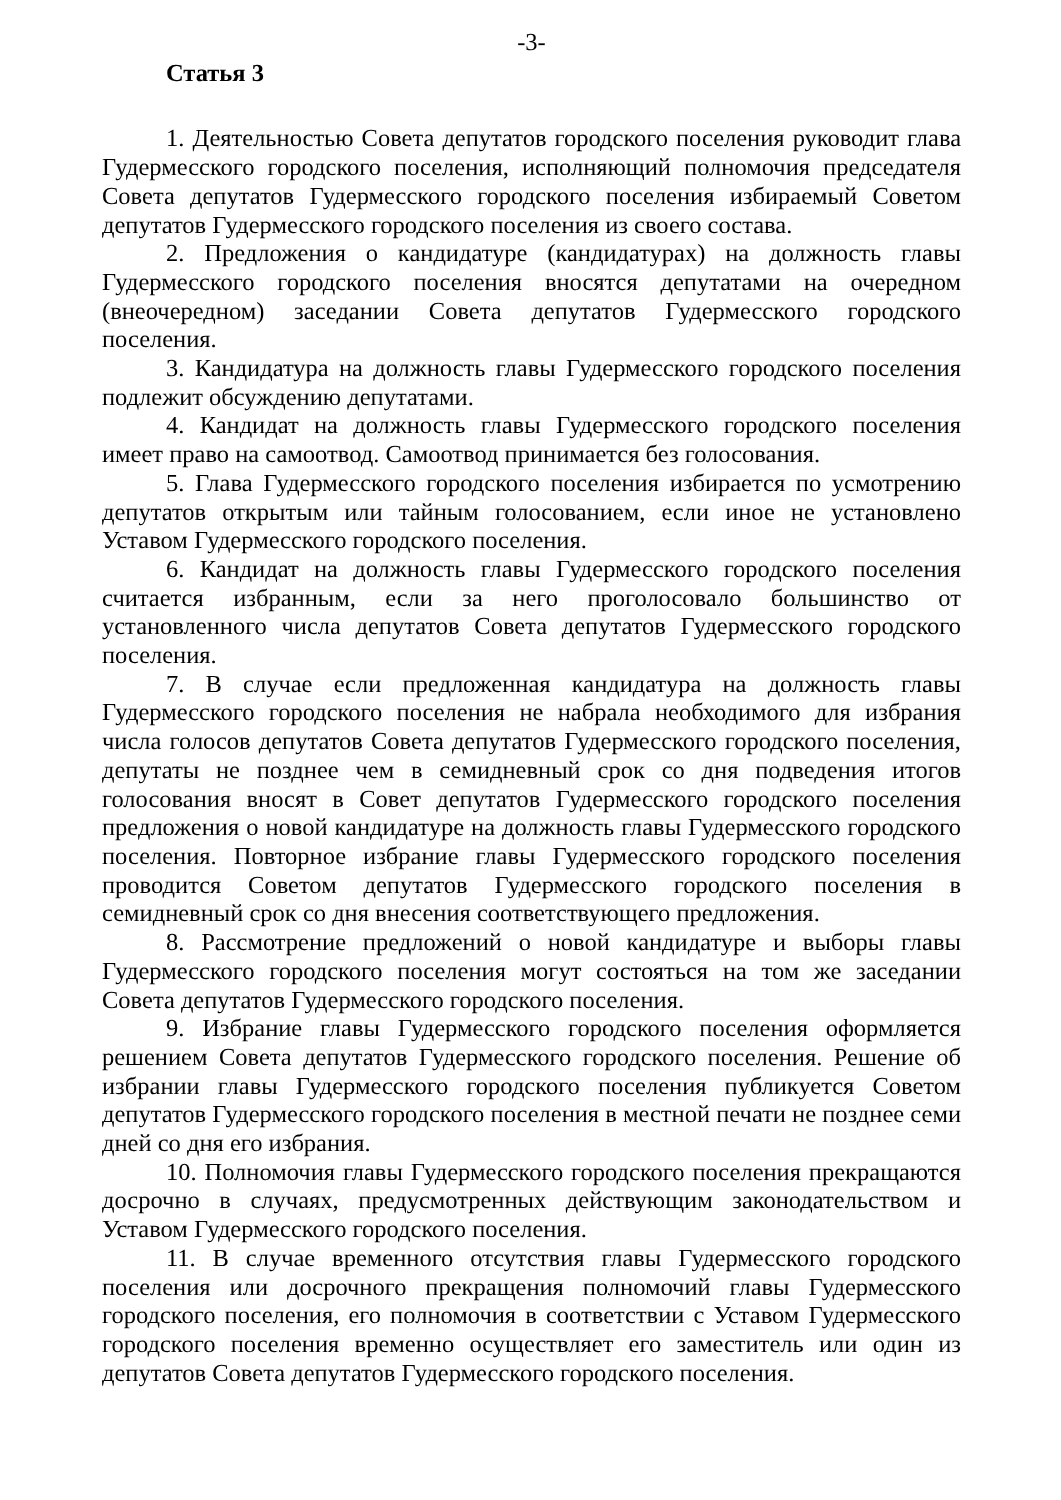-3-
Статья 3
1. Деятельностью Совета депутатов городского поселения руководит глава Гудермесского городского поселения, исполняющий полномочия председателя Совета депутатов Гудермесского городского поселения избираемый Советом депутатов Гудермесского городского поселения из своего состава.
2. Предложения о кандидатуре (кандидатурах) на должность главы Гудермесского городского поселения вносятся депутатами на очередном (внеочередном) заседании Совета депутатов Гудермесского городского поселения.
3. Кандидатура на должность главы Гудермесского городского поселения подлежит обсуждению депутатами.
4. Кандидат на должность главы Гудермесского городского поселения имеет право на самоотвод. Самоотвод принимается без голосования.
5. Глава Гудермесского городского поселения избирается по усмотрению депутатов открытым или тайным голосованием, если иное не установлено Уставом Гудермесского городского поселения.
6. Кандидат на должность главы Гудермесского городского поселения считается избранным, если за него проголосовало большинство от установленного числа депутатов Совета депутатов Гудермесского городского поселения.
7. В случае если предложенная кандидатура на должность главы Гудермесского городского поселения не набрала необходимого для избрания числа голосов депутатов Совета депутатов Гудермесского городского поселения, депутаты не позднее чем в семидневный срок со дня подведения итогов голосования вносят в Совет депутатов Гудермесского городского поселения предложения о новой кандидатуре на должность главы Гудермесского городского поселения. Повторное избрание главы Гудермесского городского поселения проводится Советом депутатов Гудермесского городского поселения в семидневный срок со дня внесения соответствующего предложения.
8. Рассмотрение предложений о новой кандидатуре и выборы главы Гудермесского городского поселения могут состояться на том же заседании Совета депутатов Гудермесского городского поселения.
9. Избрание главы Гудермесского городского поселения оформляется решением Совета депутатов Гудермесского городского поселения. Решение об избрании главы Гудермесского городского поселения публикуется Советом депутатов Гудермесского городского поселения в местной печати не позднее семи дней со дня его избрания.
10. Полномочия главы Гудермесского городского поселения прекращаются досрочно в случаях, предусмотренных действующим законодательством и Уставом Гудермесского городского поселения.
11. В случае временного отсутствия главы Гудермесского городского поселения или досрочного прекращения полномочий главы Гудермесского городского поселения, его полномочия в соответствии с Уставом Гудермесского городского поселения временно осуществляет его заместитель или один из депутатов Совета депутатов Гудермесского городского поселения.